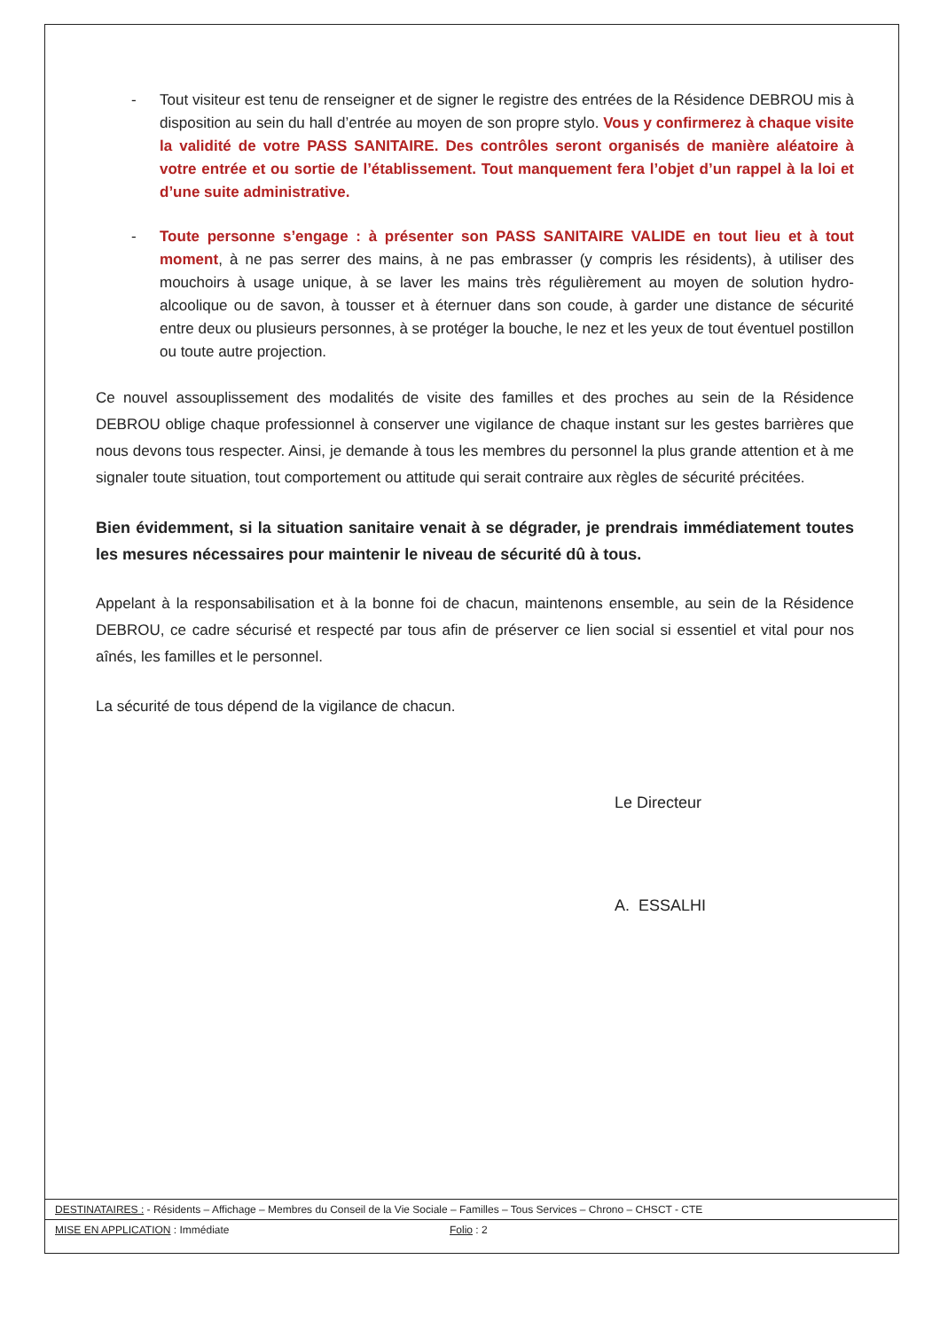- Tout visiteur est tenu de renseigner et de signer le registre des entrées de la Résidence DEBROU mis à disposition au sein du hall d’entrée au moyen de son propre stylo. Vous y confirmerez à chaque visite la validité de votre PASS SANITAIRE. Des contrôles seront organisés de manière aléatoire à votre entrée et ou sortie de l’établissement. Tout manquement fera l’objet d’un rappel à la loi et d’une suite administrative.
- Toute personne s’engage : à présenter son PASS SANITAIRE VALIDE en tout lieu et à tout moment, à ne pas serrer des mains, à ne pas embrasser (y compris les résidents), à utiliser des mouchoirs à usage unique, à se laver les mains très régulièrement au moyen de solution hydro-alcoolique ou de savon, à tousser et à éternuer dans son coude, à garder une distance de sécurité entre deux ou plusieurs personnes, à se protéger la bouche, le nez et les yeux de tout éventuel postillon ou toute autre projection.
Ce nouvel assouplissement des modalités de visite des familles et des proches au sein de la Résidence DEBROU oblige chaque professionnel à conserver une vigilance de chaque instant sur les gestes barrières que nous devons tous respecter. Ainsi, je demande à tous les membres du personnel la plus grande attention et à me signaler toute situation, tout comportement ou attitude qui serait contraire aux règles de sécurité précitées.
Bien évidemment, si la situation sanitaire venait à se dégrader, je prendrais immédiatement toutes les mesures nécessaires pour maintenir le niveau de sécurité dû à tous.
Appelant à la responsabilisation et à la bonne foi de chacun, maintenons ensemble, au sein de la Résidence DEBROU, ce cadre sécurisé et respecté par tous afin de préserver ce lien social si essentiel et vital pour nos aînés, les familles et le personnel.
La sécurité de tous dépend de la vigilance de chacun.
Le Directeur
A. ESSALHI
DESTINATAIRES : - Résidents – Affichage – Membres du Conseil de la Vie Sociale – Familles – Tous Services – Chrono – CHSCT - CTE
MISE EN APPLICATION : Immédiate Folio : 2